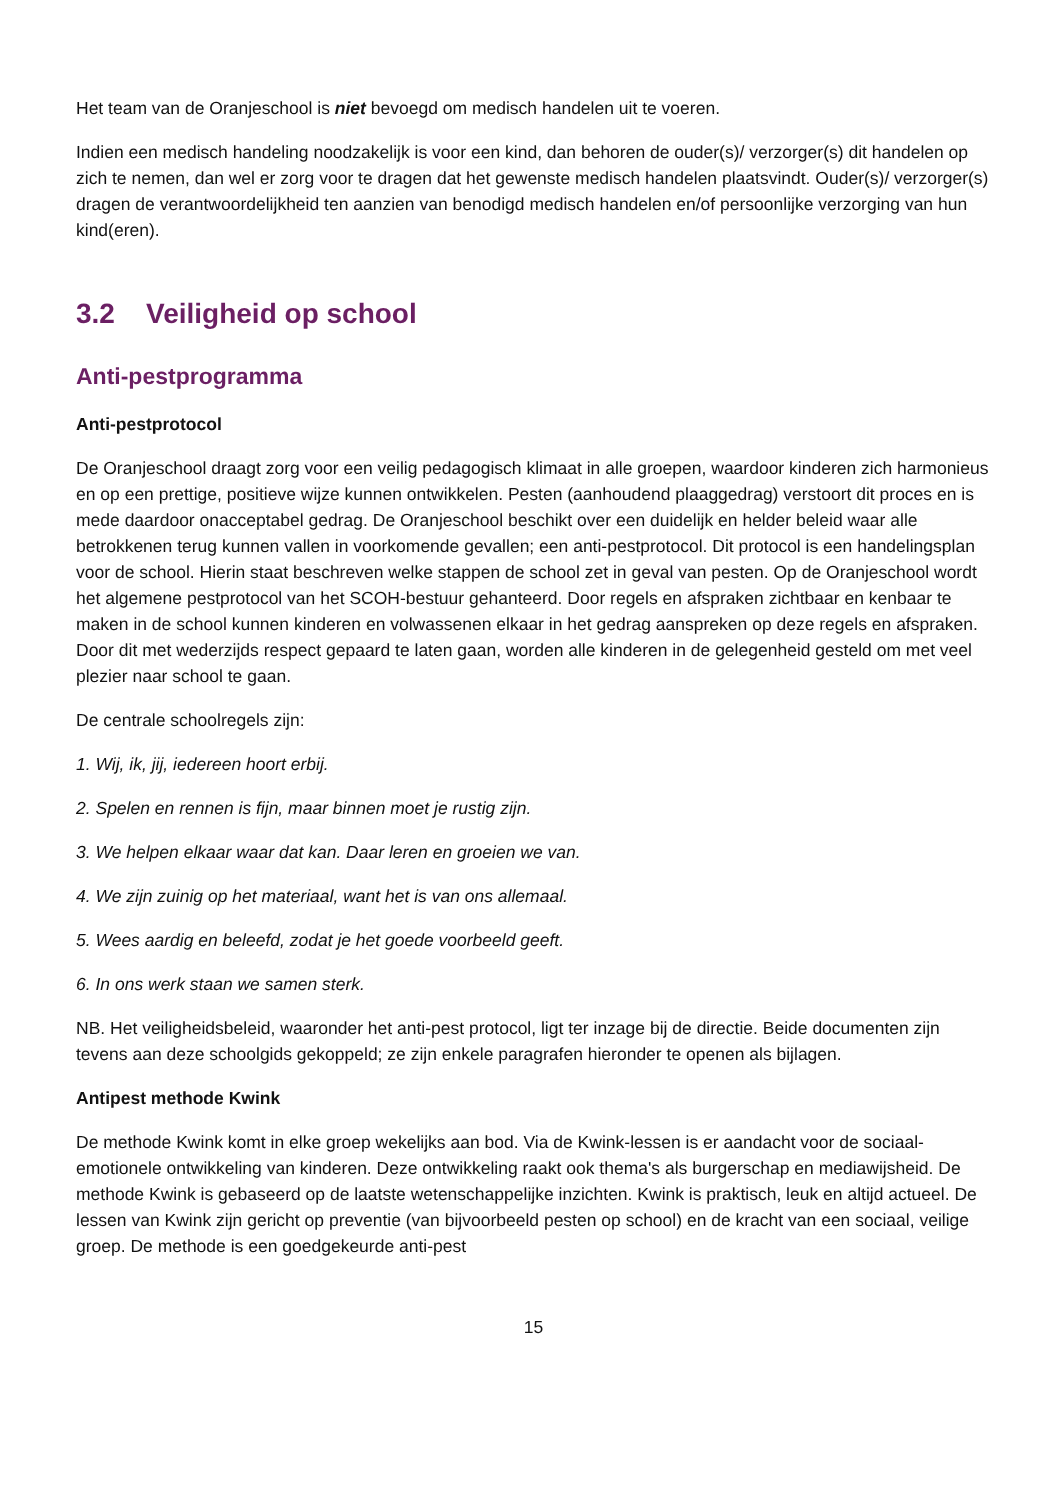Het team van de Oranjeschool is niet bevoegd om medisch handelen uit te voeren.
Indien een medisch handeling noodzakelijk is voor een kind, dan behoren de ouder(s)/ verzorger(s) dit handelen op zich te nemen, dan wel er zorg voor te dragen dat het gewenste medisch handelen plaatsvindt. Ouder(s)/ verzorger(s) dragen de verantwoordelijkheid ten aanzien van benodigd medisch handelen en/of persoonlijke verzorging van hun kind(eren).
3.2 Veiligheid op school
Anti-pestprogramma
Anti-pestprotocol
De Oranjeschool draagt zorg voor een veilig pedagogisch klimaat in alle groepen, waardoor kinderen zich harmonieus en op een prettige, positieve wijze kunnen ontwikkelen. Pesten (aanhoudend plaaggedrag) verstoort dit proces en is mede daardoor onacceptabel gedrag. De Oranjeschool beschikt over een duidelijk en helder beleid waar alle betrokkenen terug kunnen vallen in voorkomende gevallen; een anti-pestprotocol. Dit protocol is een handelingsplan voor de school. Hierin staat beschreven welke stappen de school zet in geval van pesten. Op de Oranjeschool wordt het algemene pestprotocol van het SCOH-bestuur gehanteerd. Door regels en afspraken zichtbaar en kenbaar te maken in de school kunnen kinderen en volwassenen elkaar in het gedrag aanspreken op deze regels en afspraken. Door dit met wederzijds respect gepaard te laten gaan, worden alle kinderen in de gelegenheid gesteld om met veel plezier naar school te gaan.
De centrale schoolregels zijn:
1. Wij, ik, jij, iedereen hoort erbij.
2. Spelen en rennen is fijn, maar binnen moet je rustig zijn.
3. We helpen elkaar waar dat kan. Daar leren en groeien we van.
4. We zijn zuinig op het materiaal, want het is van ons allemaal.
5. Wees aardig en beleefd, zodat je het goede voorbeeld geeft.
6. In ons werk staan we samen sterk.
NB. Het veiligheidsbeleid, waaronder het anti-pest protocol, ligt ter inzage bij de directie. Beide documenten zijn tevens aan deze schoolgids gekoppeld; ze zijn enkele paragrafen hieronder te openen als bijlagen.
Antipest methode Kwink
De methode Kwink komt in elke groep wekelijks aan bod. Via de Kwink-lessen is er aandacht voor de sociaal-emotionele ontwikkeling van kinderen. Deze ontwikkeling raakt ook thema's als burgerschap en mediawijsheid. De methode Kwink is gebaseerd op de laatste wetenschappelijke inzichten. Kwink is praktisch, leuk en altijd actueel. De lessen van Kwink zijn gericht op preventie (van bijvoorbeeld pesten op school) en de kracht van een sociaal, veilige groep. De methode is een goedgekeurde anti-pest
15